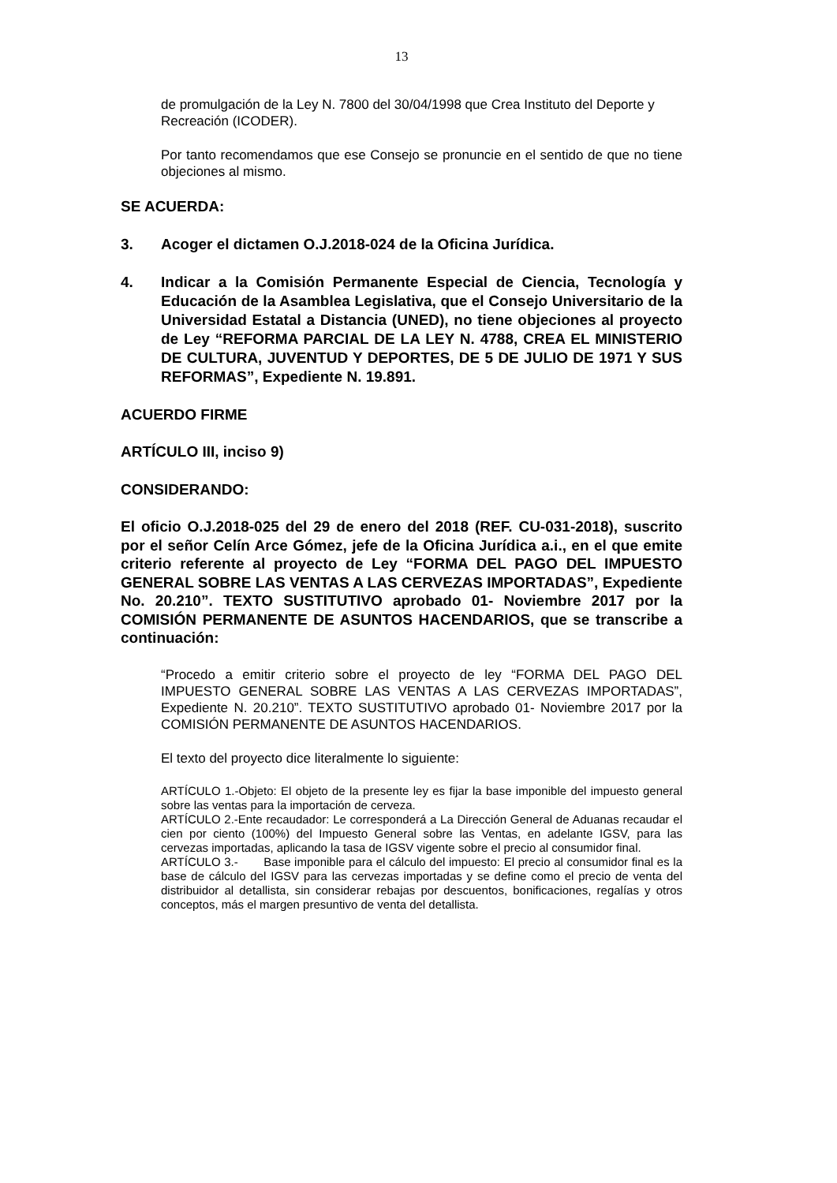13
de promulgación de la Ley N. 7800 del 30/04/1998 que Crea Instituto del Deporte y Recreación (ICODER).
Por tanto recomendamos que ese Consejo se pronuncie en el sentido de que no tiene objeciones al mismo.
SE ACUERDA:
3. Acoger el dictamen O.J.2018-024 de la Oficina Jurídica.
4. Indicar a la Comisión Permanente Especial de Ciencia, Tecnología y Educación de la Asamblea Legislativa, que el Consejo Universitario de la Universidad Estatal a Distancia (UNED), no tiene objeciones al proyecto de Ley “REFORMA PARCIAL DE LA LEY N. 4788, CREA EL MINISTERIO DE CULTURA, JUVENTUD Y DEPORTES, DE 5 DE JULIO DE 1971 Y SUS REFORMAS”, Expediente N. 19.891.
ACUERDO FIRME
ARTÍCULO III, inciso 9)
CONSIDERANDO:
El oficio O.J.2018-025 del 29 de enero del 2018 (REF. CU-031-2018), suscrito por el señor Celín Arce Gómez, jefe de la Oficina Jurídica a.i., en el que emite criterio referente al proyecto de Ley “FORMA DEL PAGO DEL IMPUESTO GENERAL SOBRE LAS VENTAS A LAS CERVEZAS IMPORTADAS”, Expediente No. 20.210”. TEXTO SUSTITUTIVO aprobado 01- Noviembre 2017 por la COMISIÓN PERMANENTE DE ASUNTOS HACENDARIOS, que se transcribe a continuación:
“Procedo a emitir criterio sobre el proyecto de ley “FORMA DEL PAGO DEL IMPUESTO GENERAL SOBRE LAS VENTAS A LAS CERVEZAS IMPORTADAS”, Expediente N. 20.210”. TEXTO SUSTITUTIVO aprobado 01- Noviembre 2017 por la COMISIÓN PERMANENTE DE ASUNTOS HACENDARIOS.
El texto del proyecto dice literalmente lo siguiente:
ARTÍCULO 1.-Objeto: El objeto de la presente ley es fijar la base imponible del impuesto general sobre las ventas para la importación de cerveza.
ARTÍCULO 2.-Ente recaudador: Le corresponderá a La Dirección General de Aduanas recaudar el cien por ciento (100%) del Impuesto General sobre las Ventas, en adelante IGSV, para las cervezas importadas, aplicando la tasa de IGSV vigente sobre el precio al consumidor final.
ARTÍCULO 3.- Base imponible para el cálculo del impuesto: El precio al consumidor final es la base de cálculo del IGSV para las cervezas importadas y se define como el precio de venta del distribuidor al detallista, sin considerar rebajas por descuentos, bonificaciones, regalías y otros conceptos, más el margen presuntivo de venta del detallista.